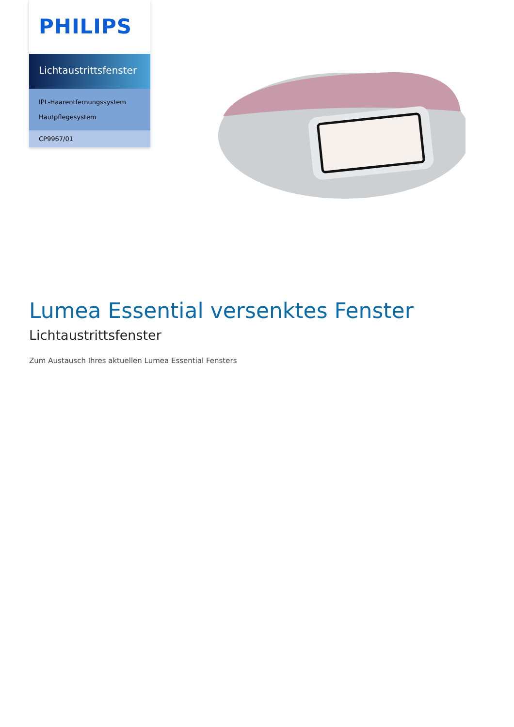PHILIPS
Lichtaustrittsfenster
IPL-Haarentfernungssystem
Hautpflegesystem
CP9967/01
Lumea Essential versenktes Fenster
Lichtaustrittsfenster
Zum Austausch Ihres aktuellen Lumea Essential Fensters